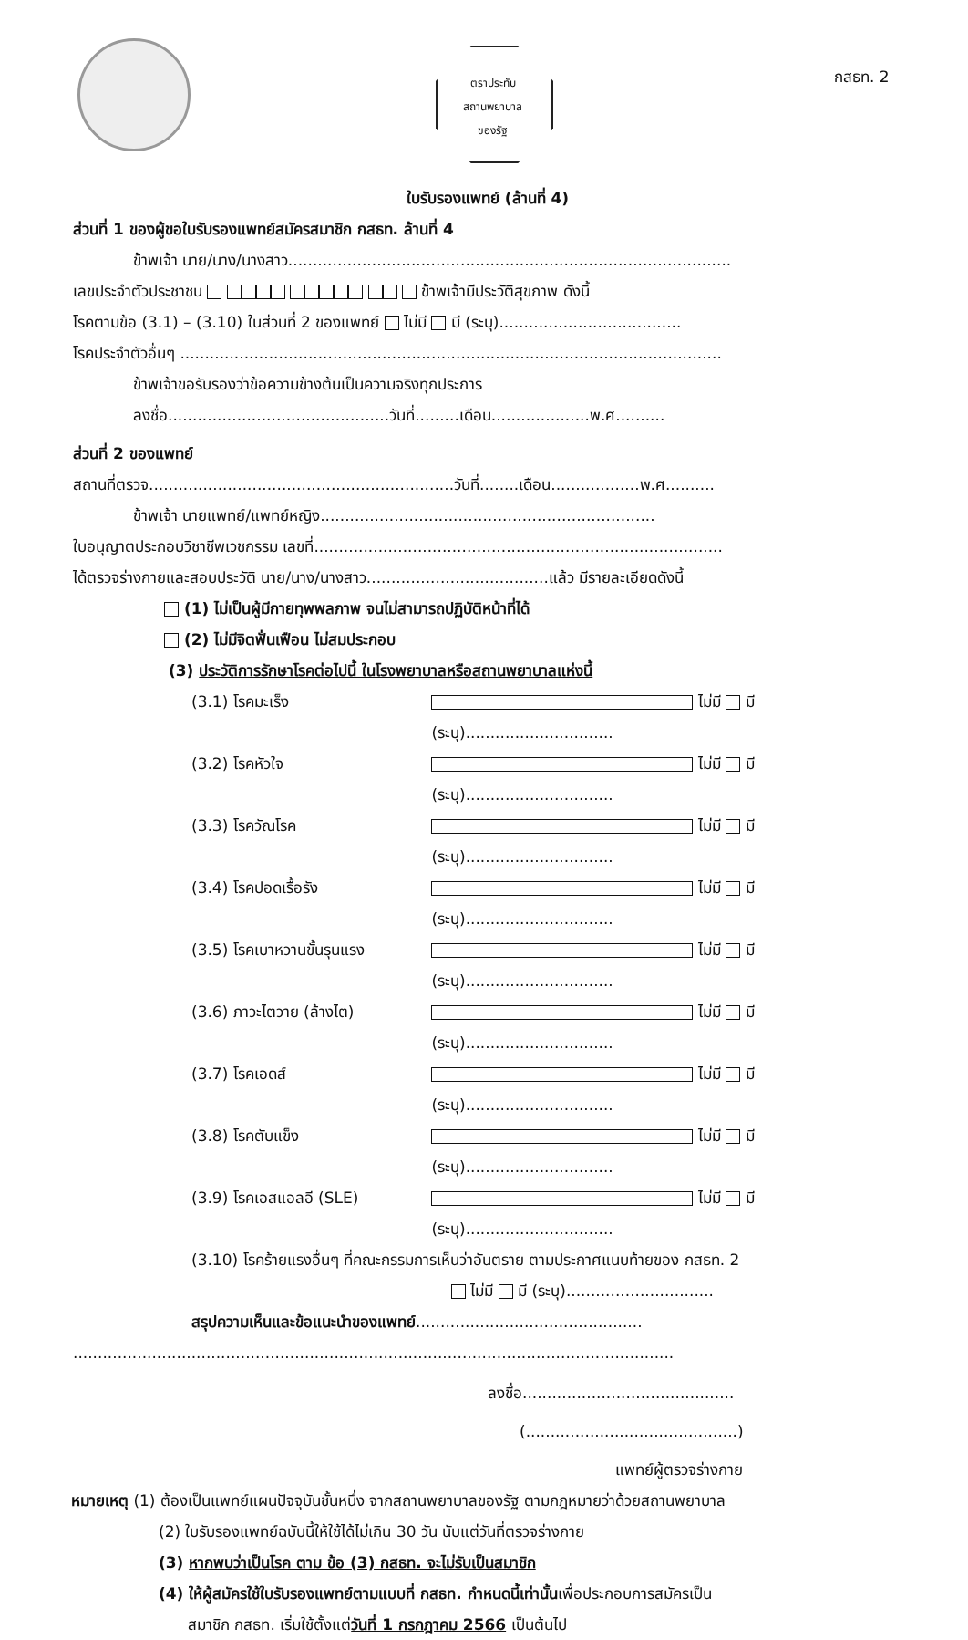ตราประทับ
สถานพยาบาล
ของรัฐ
กสธท. 2
ใบรับรองแพทย์ (ล้านที่ 4)
ส่วนที่ 1 ของผู้ขอใบรับรองแพทย์สมัครสมาชิก กสธท. ล้านที่ 4
ข้าพเจ้า นาย/นาง/นางสาว..........................................................................................
เลขประจำตัวประชาชน ข้าพเจ้ามีประวัติสุขภาพ ดังนี้
โรคตามข้อ (3.1) – (3.10) ในส่วนที่ 2 ของแพทย์ ไม่มี มี (ระบุ).....................................
โรคประจำตัวอื่นๆ ..............................................................................................................
ข้าพเจ้าขอรับรองว่าข้อความข้างต้นเป็นความจริงทุกประการ
ลงชื่อ.............................................วันที่.........เดือน....................พ.ศ..........
ส่วนที่ 2 ของแพทย์
สถานที่ตรวจ..............................................................วันที่........เดือน..................พ.ศ..........
ข้าพเจ้า นายแพทย์/แพทย์หญิง....................................................................
ใบอนุญาตประกอบวิชาชีพเวชกรรม เลขที่...................................................................................
ได้ตรวจร่างกายและสอบประวัติ นาย/นาง/นางสาว.....................................แล้ว มีรายละเอียดดังนี้
(1) ไม่เป็นผู้มีกายทุพพลภาพ จนไม่สามารถปฏิบัติหน้าที่ได้
(2) ไม่มีจิตฟั่นเฟือน ไม่สมประกอบ
(3) ประวัติการรักษาโรคต่อไปนี้ ในโรงพยาบาลหรือสถานพยาบาลแห่งนี้
(3.1) โรคมะเร็ง ไม่มี มี (ระบุ)..............................
(3.2) โรคหัวใจ ไม่มี มี (ระบุ)..............................
(3.3) โรควัณโรค ไม่มี มี (ระบุ)..............................
(3.4) โรคปอดเรื้อรัง ไม่มี มี (ระบุ)..............................
(3.5) โรคเบาหวานขั้นรุนแรง ไม่มี มี (ระบุ)..............................
(3.6) ภาวะไตวาย (ล้างไต) ไม่มี มี (ระบุ)..............................
(3.7) โรคเอดส์ ไม่มี มี (ระบุ)..............................
(3.8) โรคตับแข็ง ไม่มี มี (ระบุ)..............................
(3.9) โรคเอสแอลอี (SLE) ไม่มี มี (ระบุ)..............................
(3.10) โรคร้ายแรงอื่นๆ ที่คณะกรรมการเห็นว่าอันตราย ตามประกาศแนบท้ายของ กสธท. 2
ไม่มี มี (ระบุ)..............................
สรุปความเห็นและข้อแนะนำของแพทย์..............................................
..........................................................................................................................
ลงชื่อ...........................................
(...........................................)
แพทย์ผู้ตรวจร่างกาย
หมายเหตุ (1) ต้องเป็นแพทย์แผนปัจจุบันชั้นหนึ่ง จากสถานพยาบาลของรัฐ ตามกฎหมายว่าด้วยสถานพยาบาล
(2) ใบรับรองแพทย์ฉบับนี้ให้ใช้ได้ไม่เกิน 30 วัน นับแต่วันที่ตรวจร่างกาย
(3) หากพบว่าเป็นโรค ตาม ข้อ (3) กสธท. จะไม่รับเป็นสมาชิก
(4) ให้ผู้สมัครใช้ใบรับรองแพทย์ตามแบบที่ กสธท. กำหนดนี้เท่านั้นเพื่อประกอบการสมัครเป็น
สมาชิก กสธท. เริ่มใช้ตั้งแต่วันที่ 1 กรกฎาคม 2566 เป็นต้นไป